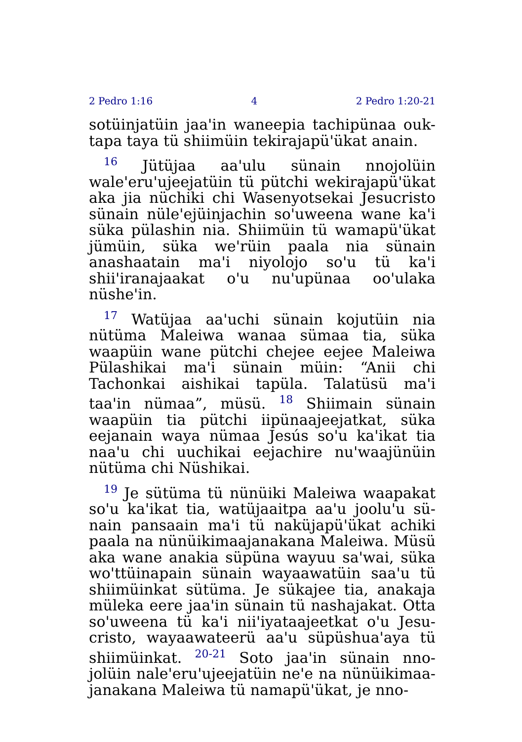2 Pedro 1:16 4 2 Pedro 1:20-21
sotüinjatüin jaa'in waneepia tachipünaa ouk-tapa taya tü shiimüin tekirajapü'ükat anain.
<sup>16</sup> Jütüjaa aa'ulu sünain nnojolüin wale'eru'ujeejatüin tü pütchi wekirajapü'ükat aka jia nüchiki chi Wasenyotsekai Jesucristo sünain nüle'ejüinjachin so'uweena wane ka'i süka pülashin nia. Shiimüin tü wamapü'ükat jümüin, süka we'rüin paala nia sünain anashaatain ma'i niyolojo so'u tü ka'i shii'iranajaakat o'u nu'upünaa oo'ulaka nüshe'in.
<sup>17</sup> Watüjaa aa'uchi sünain kojutüin nia nütüma Maleiwa wanaa sümaa tia, süka waapüin wane pütchi chejee eejee Maleiwa Pülashikai ma'i sünain müin: “Anii chi Tachonkai aishikai tapüla. Talatüsü ma'i taa'in nümaa”, müsü. <sup>18</sup> Shiimain sünain waapüin tia pütchi iipünaajeejatkat, süka eejanain waya nümaa Jesús so'u ka'ikat tia naa'u chi uuchikai eejachire nu'waajünüin nütüma chi Nüshikai.
<sup>19</sup> Je sütüma tü nünüiki Maleiwa waapakat so'u ka'ikat tia, watüjaaitpa aa'u joolu'u sü-nain pansaain ma'i tü naküjapü'ükat achiki paala na nünüikimaajanakana Maleiwa. Müsü aka wane anakia süpüna wayuu sa'wai, süka wo'ttüinapain sünain wayaawatüin saa'u tü shiimüinkat sütüma. Je sükajee tia, anakaja müleka eere jaa'in sünain tü nashajakat. Otta so'uweena tü ka'i nii'iyataajeetkat o'u Jesu-cristo, wayaawateerü aa'u süpüshua'aya tü shiimüinkat. <sup>20-21</sup> Soto jaa'in sünain nno-jolüin nale'eru'ujeejatüin ne'e na nünüikimaa-janakana Maleiwa tü namapü'ükat, je nno-